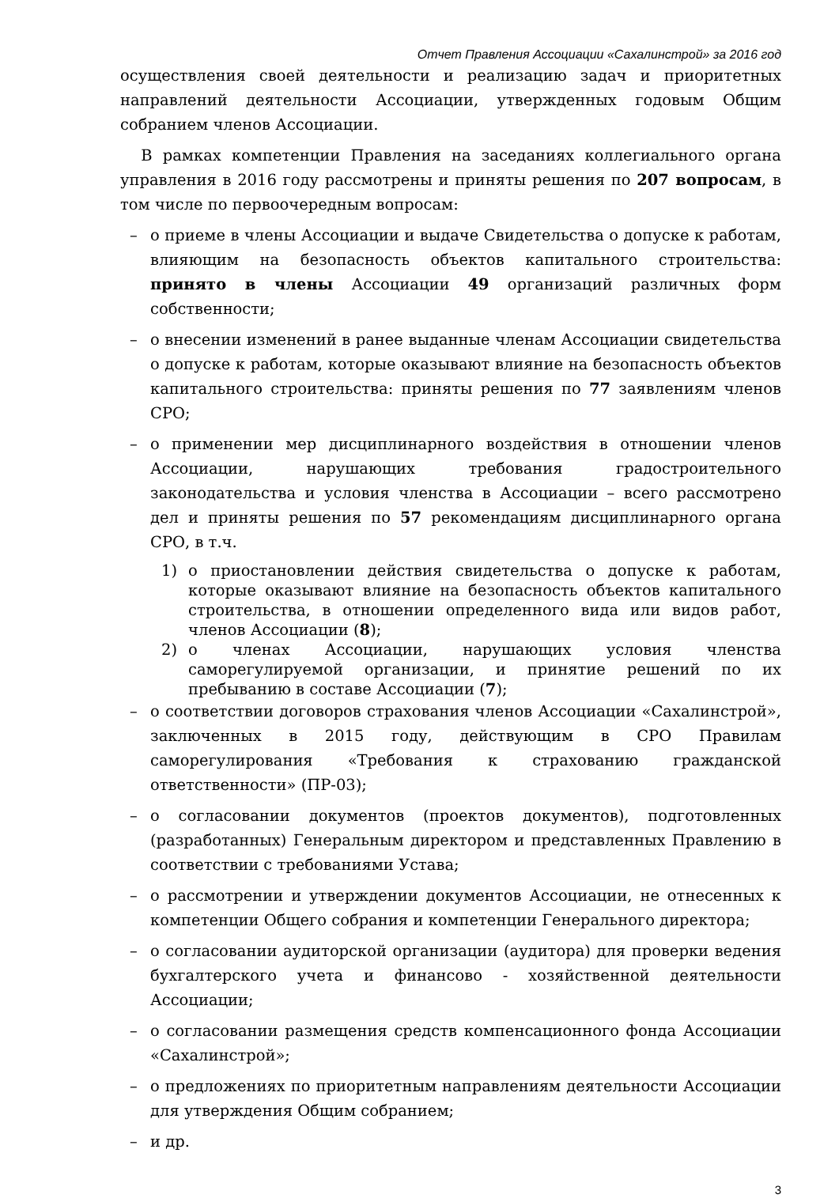Отчет Правления Ассоциации «Сахалинстрой» за 2016 год
осуществления своей деятельности и реализацию задач и приоритетных направлений деятельности Ассоциации, утвержденных годовым Общим собранием членов Ассоциации.
В рамках компетенции Правления на заседаниях коллегиального органа управления в 2016 году рассмотрены и приняты решения по 207 вопросам, в том числе по первоочередным вопросам:
– о приеме в члены Ассоциации и выдаче Свидетельства о допуске к работам, влияющим на безопасность объектов капитального строительства: принято в члены Ассоциации 49 организаций различных форм собственности;
– о внесении изменений в ранее выданные членам Ассоциации свидетельства о допуске к работам, которые оказывают влияние на безопасность объектов капитального строительства: приняты решения по 77 заявлениям членов СРО;
– о применении мер дисциплинарного воздействия в отношении членов Ассоциации, нарушающих требования градостроительного законодательства и условия членства в Ассоциации – всего рассмотрено дел и приняты решения по 57 рекомендациям дисциплинарного органа СРО, в т.ч.
1) о приостановлении действия свидетельства о допуске к работам, которые оказывают влияние на безопасность объектов капитального строительства, в отношении определенного вида или видов работ, членов Ассоциации (8);
2) о членах Ассоциации, нарушающих условия членства саморегулируемой организации, и принятие решений по их пребыванию в составе Ассоциации (7);
– о соответствии договоров страхования членов Ассоциации «Сахалинстрой», заключенных в 2015 году, действующим в СРО Правилам саморегулирования «Требования к страхованию гражданской ответственности» (ПР-03);
– о согласовании документов (проектов документов), подготовленных (разработанных) Генеральным директором и представленных Правлению в соответствии с требованиями Устава;
– о рассмотрении и утверждении документов Ассоциации, не отнесенных к компетенции Общего собрания и компетенции Генерального директора;
– о согласовании аудиторской организации (аудитора) для проверки ведения бухгалтерского учета и финансово - хозяйственной деятельности Ассоциации;
– о согласовании размещения средств компенсационного фонда Ассоциации «Сахалинстрой»;
– о предложениях по приоритетным направлениям деятельности Ассоциации для утверждения Общим собранием;
– и др.
3